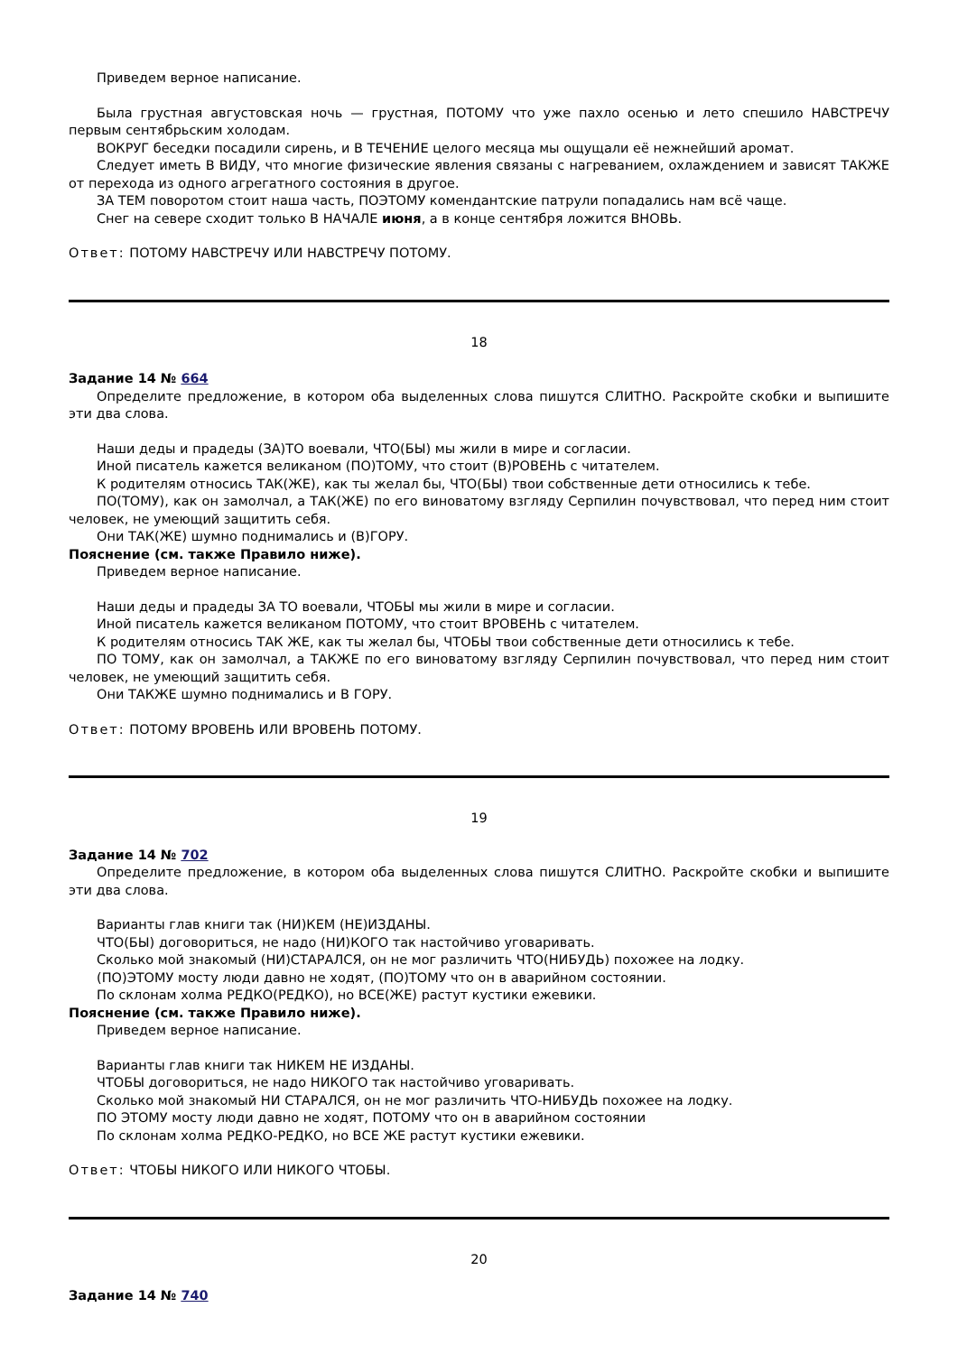Приведем верное написание.
Была грустная августовская ночь — грустная, ПОТОМУ что уже пахло осенью и лето спешило НАВСТРЕЧУ первым сентябрьским холодам.
ВОКРУГ беседки посадили сирень, и В ТЕЧЕНИЕ целого месяца мы ощущали её нежнейший аромат.
Следует иметь В ВИДУ, что многие физические явления связаны с нагреванием, охлаждением и зависят ТАКЖЕ от перехода из одного агрегатного состояния в другое.
ЗА ТЕМ поворотом стоит наша часть, ПОЭТОМУ комендантские патрули попадались нам всё чаще.
Снег на севере сходит только В НАЧАЛЕ июня, а в конце сентября ложится ВНОВЬ.
Ответ: ПОТОМУ НАВСТРЕЧУ ИЛИ НАВСТРЕЧУ ПОТОМУ.
18
Задание 14 № 664
Определите предложение, в котором оба выделенных слова пишутся СЛИТНО. Раскройте скобки и выпишите эти два слова.
Наши деды и прадеды (ЗА)ТО воевали, ЧТО(БЫ) мы жили в мире и согласии.
Иной писатель кажется великаном (ПО)ТОМУ, что стоит (В)РОВЕНЬ с читателем.
К родителям относись ТАК(ЖЕ), как ты желал бы, ЧТО(БЫ) твои собственные дети относились к тебе.
ПО(ТОМУ), как он замолчал, а ТАК(ЖЕ) по его виноватому взгляду Серпилин почувствовал, что перед ним стоит человек, не умеющий защитить себя.
Они ТАК(ЖЕ) шумно поднимались и (В)ГОРУ.
Пояснение (см. также Правило ниже).
Приведем верное написание.
Наши деды и прадеды ЗА ТО воевали, ЧТОБЫ мы жили в мире и согласии.
Иной писатель кажется великаном ПОТОМУ, что стоит ВРОВЕНЬ с читателем.
К родителям относись ТАК ЖЕ, как ты желал бы, ЧТОБЫ твои собственные дети относились к тебе.
ПО ТОМУ, как он замолчал, а ТАКЖЕ по его виноватому взгляду Серпилин почувствовал, что перед ним стоит человек, не умеющий защитить себя.
Они ТАКЖЕ шумно поднимались и В ГОРУ.
Ответ: ПОТОМУ ВРОВЕНЬ ИЛИ ВРОВЕНЬ ПОТОМУ.
19
Задание 14 № 702
Определите предложение, в котором оба выделенных слова пишутся СЛИТНО. Раскройте скобки и выпишите эти два слова.
Варианты глав книги так (НИ)КЕМ (НЕ)ИЗДАНЫ.
ЧТО(БЫ) договориться, не надо (НИ)КОГО так настойчиво уговаривать.
Сколько мой знакомый (НИ)СТАРАЛСЯ, он не мог различить ЧТО(НИБУДЬ) похожее на лодку.
(ПО)ЭТОМУ мосту люди давно не ходят, (ПО)ТОМУ что он в аварийном состоянии.
По склонам холма РЕДКО(РЕДКО), но ВСЕ(ЖЕ) растут кустики ежевики.
Пояснение (см. также Правило ниже).
Приведем верное написание.
Варианты глав книги так НИКЕМ НЕ ИЗДАНЫ.
ЧТОБЫ договориться, не надо НИКОГО так настойчиво уговаривать.
Сколько мой знакомый НИ СТАРАЛСЯ, он не мог различить ЧТО-НИБУДЬ похожее на лодку.
ПО ЭТОМУ мосту люди давно не ходят, ПОТОМУ что он в аварийном состоянии
По склонам холма РЕДКО-РЕДКО, но ВСЕ ЖЕ растут кустики ежевики.
Ответ: ЧТОБЫ НИКОГО ИЛИ НИКОГО ЧТОБЫ.
20
Задание 14 № 740